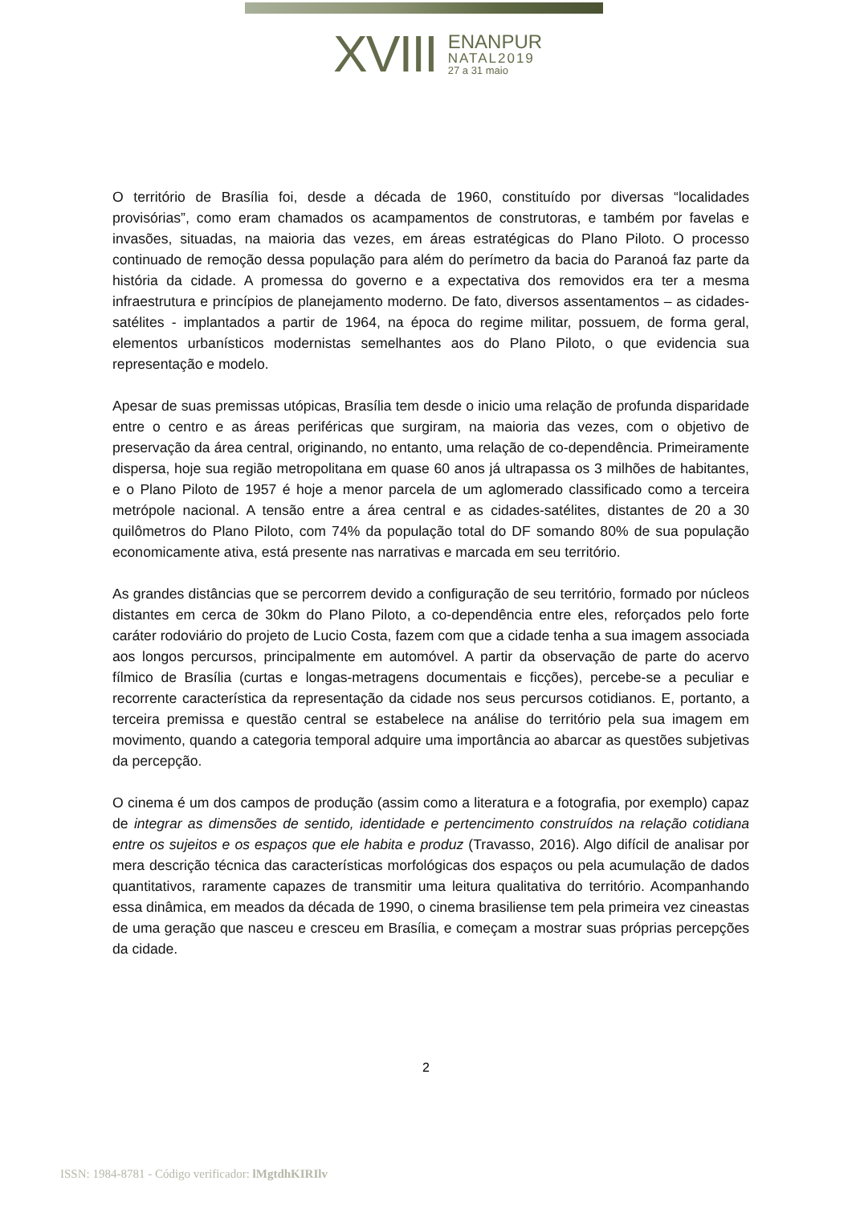XVIII
ENANPUR
NATAL2019
27 a 31 maio
O território de Brasília foi, desde a década de 1960, constituído por diversas “localidades provisórias”, como eram chamados os acampamentos de construtoras, e também por favelas e invasões, situadas, na maioria das vezes, em áreas estratégicas do Plano Piloto. O processo continuado de remoção dessa população para além do perímetro da bacia do Paranoá faz parte da história da cidade. A promessa do governo e a expectativa dos removidos era ter a mesma infraestrutura e princípios de planejamento moderno. De fato, diversos assentamentos – as cidades-satélites - implantados a partir de 1964, na época do regime militar, possuem, de forma geral, elementos urbanísticos modernistas semelhantes aos do Plano Piloto, o que evidencia sua representação e modelo.
Apesar de suas premissas utópicas, Brasília tem desde o inicio uma relação de profunda disparidade entre o centro e as áreas periféricas que surgiram, na maioria das vezes, com o objetivo de preservação da área central, originando, no entanto, uma relação de co-dependência. Primeiramente dispersa, hoje sua região metropolitana em quase 60 anos já ultrapassa os 3 milhões de habitantes, e o Plano Piloto de 1957 é hoje a menor parcela de um aglomerado classificado como a terceira metrópole nacional. A tensão entre a área central e as cidades-satélites, distantes de 20 a 30 quilômetros do Plano Piloto, com 74% da população total do DF somando 80% de sua população economicamente ativa, está presente nas narrativas e marcada em seu território.
As grandes distâncias que se percorrem devido a configuração de seu território, formado por núcleos distantes em cerca de 30km do Plano Piloto, a co-dependência entre eles, reforçados pelo forte caráter rodoviário do projeto de Lucio Costa, fazem com que a cidade tenha a sua imagem associada aos longos percursos, principalmente em automóvel. A partir da observação de parte do acervo fílmico de Brasília (curtas e longas-metragens documentais e ficções), percebe-se a peculiar e recorrente característica da representação da cidade nos seus percursos cotidianos. E, portanto, a terceira premissa e questão central se estabelece na análise do território pela sua imagem em movimento, quando a categoria temporal adquire uma importância ao abarcar as questões subjetivas da percepção.
O cinema é um dos campos de produção (assim como a literatura e a fotografia, por exemplo) capaz de integrar as dimensões de sentido, identidade e pertencimento construídos na relação cotidiana entre os sujeitos e os espaços que ele habita e produz (Travasso, 2016). Algo difícil de analisar por mera descrição técnica das características morfológicas dos espaços ou pela acumulação de dados quantitativos, raramente capazes de transmitir uma leitura qualitativa do território. Acompanhando essa dinâmica, em meados da década de 1990, o cinema brasiliense tem pela primeira vez cineastas de uma geração que nasceu e cresceu em Brasília, e começam a mostrar suas próprias percepções da cidade.
2
ISSN: 1984-8781 - Código verificador: lMgtdhKIRIlv